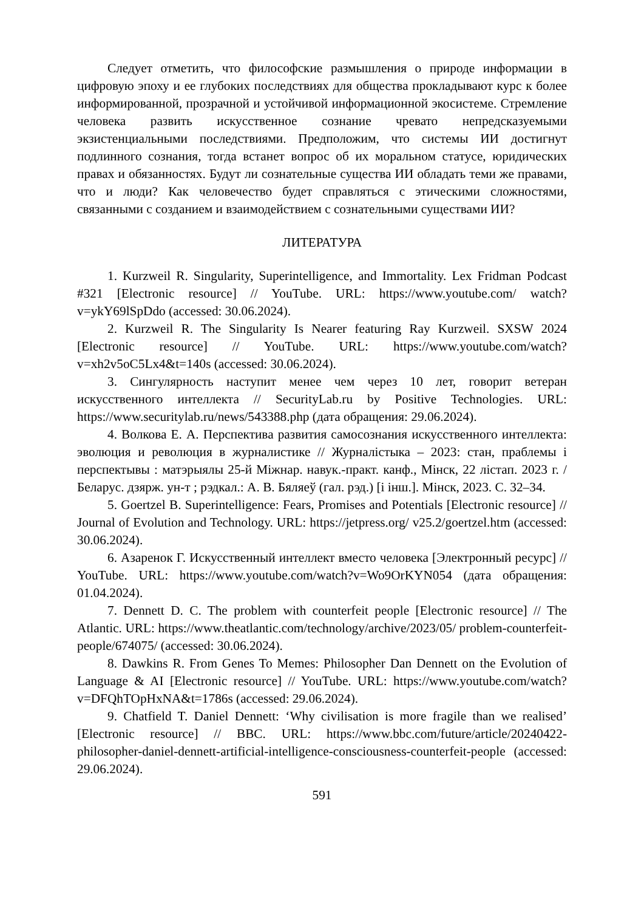Следует отметить, что философские размышления о природе информации в цифровую эпоху и ее глубоких последствиях для общества прокладывают курс к более информированной, прозрачной и устойчивой информационной экосистеме. Стремление человека развить искусственное сознание чревато непредсказуемыми экзистенциальными последствиями. Предположим, что системы ИИ достигнут подлинного сознания, тогда встанет вопрос об их моральном статусе, юридических правах и обязанностях. Будут ли сознательные существа ИИ обладать теми же правами, что и люди? Как человечество будет справляться с этическими сложностями, связанными с созданием и взаимодействием с сознательными существами ИИ?
ЛИТЕРАТУРА
1. Kurzweil R. Singularity, Superintelligence, and Immortality. Lex Fridman Podcast #321 [Electronic resource] // YouTube. URL: https://www.youtube.com/ watch?v=ykY69lSpDdo (accessed: 30.06.2024).
2. Kurzweil R. The Singularity Is Nearer featuring Ray Kurzweil. SXSW 2024 [Electronic resource] // YouTube. URL: https://www.youtube.com/watch? v=xh2v5oC5Lx4&t=140s (accessed: 30.06.2024).
3. Сингулярность наступит менее чем через 10 лет, говорит ветеран искусственного интеллекта // SecurityLab.ru by Positive Technologies. URL: https://www.securitylab.ru/news/543388.php (дата обращения: 29.06.2024).
4. Волкова Е. А. Перспектива развития самосознания искусственного интеллекта: эволюция и революция в журналистике // Журналістыка – 2023: стан, праблемы і перспектывы : матэрыялы 25-й Міжнар. навук.-практ. канф., Мінск, 22 лістап. 2023 г. / Беларус. дзярж. ун-т ; рэдкал.: А. В. Бяляеў (гал. рэд.) [і інш.]. Мінск, 2023. С. 32–34.
5. Goertzel B. Superintelligence: Fears, Promises and Potentials [Electronic resource] // Journal of Evolution and Technology. URL: https://jetpress.org/ v25.2/goertzel.htm (accessed: 30.06.2024).
6. Азаренок Г. Искусственный интеллект вместо человека [Электронный ресурс] // YouTube. URL: https://www.youtube.com/watch?v=Wo9OrKYN054 (дата обращения: 01.04.2024).
7. Dennett D. C. The problem with counterfeit people [Electronic resource] // The Atlantic. URL: https://www.theatlantic.com/technology/archive/2023/05/ problem-counterfeit-people/674075/ (accessed: 30.06.2024).
8. Dawkins R. From Genes To Memes: Philosopher Dan Dennett on the Evolution of Language & AI [Electronic resource] // YouTube. URL: https://www.youtube.com/watch?v=DFQhTOpHxNA&t=1786s (accessed: 29.06.2024).
9. Chatfield T. Daniel Dennett: ‘Why civilisation is more fragile than we realised’ [Electronic resource] // BBC. URL: https://www.bbc.com/future/article/20240422-philosopher-daniel-dennett-artificial-intelligence-consciousness-counterfeit-people (accessed: 29.06.2024).
591